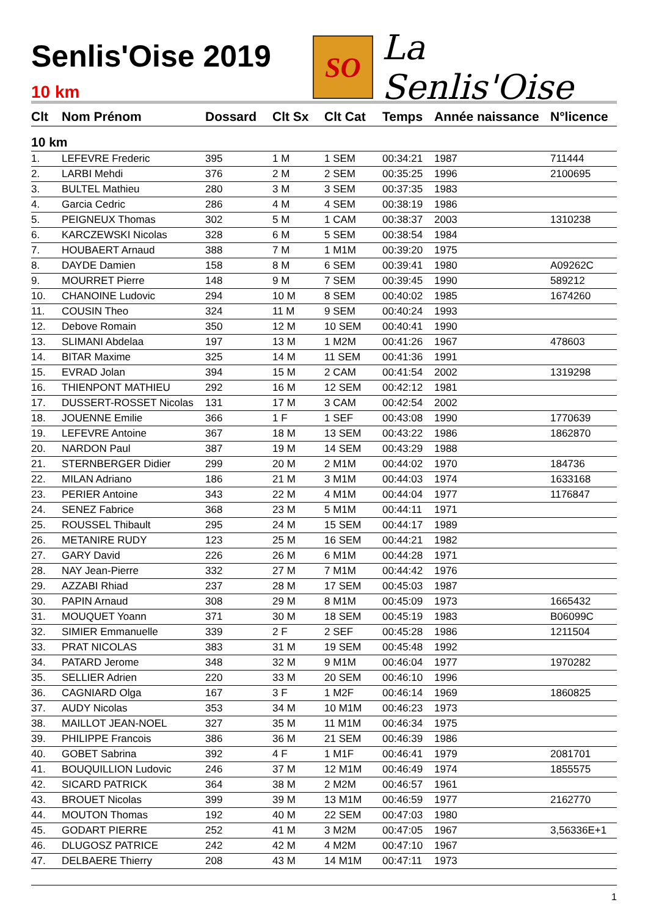Senlis'Oise 2019
10 km
SO
La Senlis'Oise
| Clt | Nom Prénom | Dossard | Clt Sx | Clt Cat | Temps | Année naissance | N°licence |
| --- | --- | --- | --- | --- | --- | --- | --- |
| 10 km | | | | | | | |
| 1. | LEFEVRE Frederic | 395 | 1 M | 1 SEM | 00:34:21 | 1987 | 711444 |
| 2. | LARBI Mehdi | 376 | 2 M | 2 SEM | 00:35:25 | 1996 | 2100695 |
| 3. | BULTEL Mathieu | 280 | 3 M | 3 SEM | 00:37:35 | 1983 | |
| 4. | Garcia Cedric | 286 | 4 M | 4 SEM | 00:38:19 | 1986 | |
| 5. | PEIGNEUX Thomas | 302 | 5 M | 1 CAM | 00:38:37 | 2003 | 1310238 |
| 6. | KARCZEWSKI Nicolas | 328 | 6 M | 5 SEM | 00:38:54 | 1984 | |
| 7. | HOUBAERT Arnaud | 388 | 7 M | 1 M1M | 00:39:20 | 1975 | |
| 8. | DAYDE Damien | 158 | 8 M | 6 SEM | 00:39:41 | 1980 | A09262C |
| 9. | MOURRET Pierre | 148 | 9 M | 7 SEM | 00:39:45 | 1990 | 589212 |
| 10. | CHANOINE Ludovic | 294 | 10 M | 8 SEM | 00:40:02 | 1985 | 1674260 |
| 11. | COUSIN Theo | 324 | 11 M | 9 SEM | 00:40:24 | 1993 | |
| 12. | Debove Romain | 350 | 12 M | 10 SEM | 00:40:41 | 1990 | |
| 13. | SLIMANI Abdelaa | 197 | 13 M | 1 M2M | 00:41:26 | 1967 | 478603 |
| 14. | BITAR Maxime | 325 | 14 M | 11 SEM | 00:41:36 | 1991 | |
| 15. | EVRAD Jolan | 394 | 15 M | 2 CAM | 00:41:54 | 2002 | 1319298 |
| 16. | THIENPONT MATHIEU | 292 | 16 M | 12 SEM | 00:42:12 | 1981 | |
| 17. | DUSSERT-ROSSET Nicolas | 131 | 17 M | 3 CAM | 00:42:54 | 2002 | |
| 18. | JOUENNE Emilie | 366 | 1 F | 1 SEF | 00:43:08 | 1990 | 1770639 |
| 19. | LEFEVRE Antoine | 367 | 18 M | 13 SEM | 00:43:22 | 1986 | 1862870 |
| 20. | NARDON Paul | 387 | 19 M | 14 SEM | 00:43:29 | 1988 | |
| 21. | STERNBERGER Didier | 299 | 20 M | 2 M1M | 00:44:02 | 1970 | 184736 |
| 22. | MILAN Adriano | 186 | 21 M | 3 M1M | 00:44:03 | 1974 | 1633168 |
| 23. | PERIER Antoine | 343 | 22 M | 4 M1M | 00:44:04 | 1977 | 1176847 |
| 24. | SENEZ Fabrice | 368 | 23 M | 5 M1M | 00:44:11 | 1971 | |
| 25. | ROUSSEL Thibault | 295 | 24 M | 15 SEM | 00:44:17 | 1989 | |
| 26. | METANIRE RUDY | 123 | 25 M | 16 SEM | 00:44:21 | 1982 | |
| 27. | GARY David | 226 | 26 M | 6 M1M | 00:44:28 | 1971 | |
| 28. | NAY Jean-Pierre | 332 | 27 M | 7 M1M | 00:44:42 | 1976 | |
| 29. | AZZABI Rhiad | 237 | 28 M | 17 SEM | 00:45:03 | 1987 | |
| 30. | PAPIN Arnaud | 308 | 29 M | 8 M1M | 00:45:09 | 1973 | 1665432 |
| 31. | MOUQUET Yoann | 371 | 30 M | 18 SEM | 00:45:19 | 1983 | B06099C |
| 32. | SIMIER Emmanuelle | 339 | 2 F | 2 SEF | 00:45:28 | 1986 | 1211504 |
| 33. | PRAT NICOLAS | 383 | 31 M | 19 SEM | 00:45:48 | 1992 | |
| 34. | PATARD Jerome | 348 | 32 M | 9 M1M | 00:46:04 | 1977 | 1970282 |
| 35. | SELLIER Adrien | 220 | 33 M | 20 SEM | 00:46:10 | 1996 | |
| 36. | CAGNIARD Olga | 167 | 3 F | 1 M2F | 00:46:14 | 1969 | 1860825 |
| 37. | AUDY Nicolas | 353 | 34 M | 10 M1M | 00:46:23 | 1973 | |
| 38. | MAILLOT JEAN-NOEL | 327 | 35 M | 11 M1M | 00:46:34 | 1975 | |
| 39. | PHILIPPE Francois | 386 | 36 M | 21 SEM | 00:46:39 | 1986 | |
| 40. | GOBET Sabrina | 392 | 4 F | 1 M1F | 00:46:41 | 1979 | 2081701 |
| 41. | BOUQUILLION Ludovic | 246 | 37 M | 12 M1M | 00:46:49 | 1974 | 1855575 |
| 42. | SICARD PATRICK | 364 | 38 M | 2 M2M | 00:46:57 | 1961 | |
| 43. | BROUET Nicolas | 399 | 39 M | 13 M1M | 00:46:59 | 1977 | 2162770 |
| 44. | MOUTON Thomas | 192 | 40 M | 22 SEM | 00:47:03 | 1980 | |
| 45. | GODART PIERRE | 252 | 41 M | 3 M2M | 00:47:05 | 1967 | 3,56336E+1 |
| 46. | DLUGOSZ PATRICE | 242 | 42 M | 4 M2M | 00:47:10 | 1967 | |
| 47. | DELBAERE Thierry | 208 | 43 M | 14 M1M | 00:47:11 | 1973 | |
1